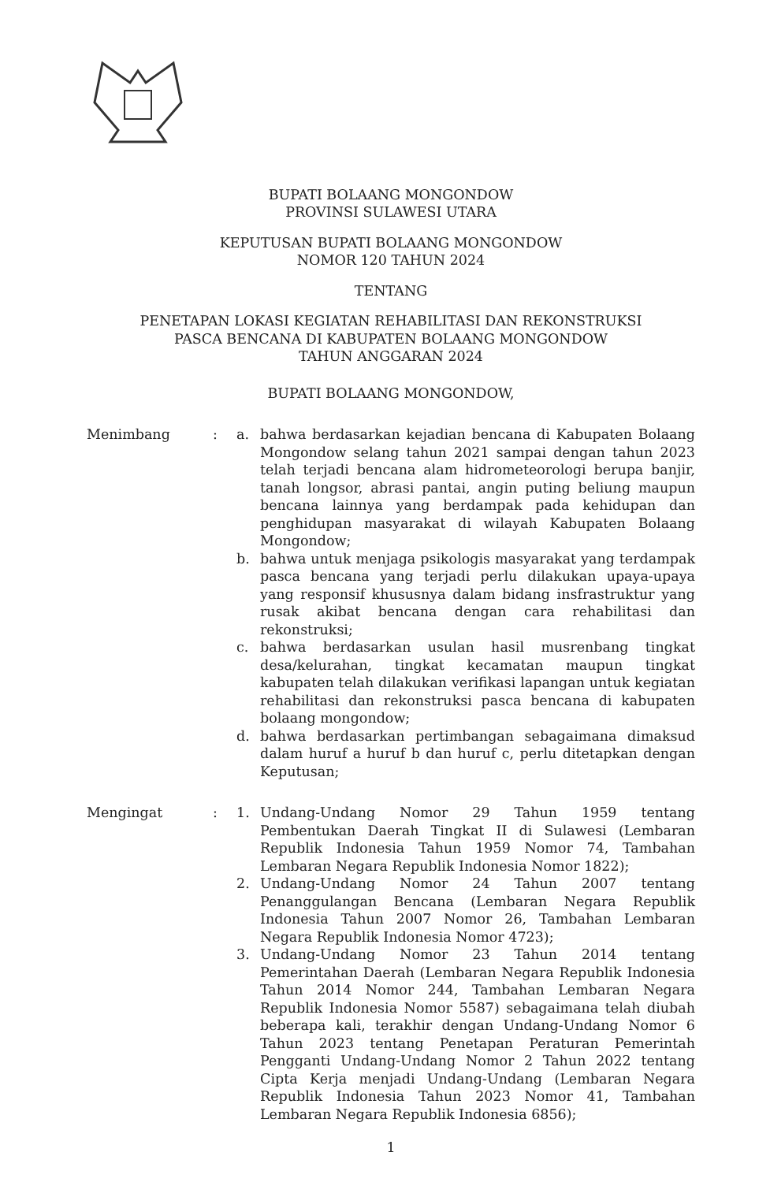BUPATI BOLAANG MONGONDOW
PROVINSI SULAWESI UTARA
KEPUTUSAN BUPATI BOLAANG MONGONDOW
NOMOR 120 TAHUN 2024
TENTANG
PENETAPAN LOKASI KEGIATAN REHABILITASI DAN REKONSTRUKSI
PASCA BENCANA DI KABUPATEN BOLAANG MONGONDOW
TAHUN ANGGARAN 2024
BUPATI BOLAANG MONGONDOW,
Menimbang
:
a.
bahwa berdasarkan kejadian bencana di Kabupaten Bolaang Mongondow selang tahun 2021 sampai dengan tahun 2023 telah terjadi bencana alam hidrometeorologi berupa banjir, tanah longsor, abrasi pantai, angin puting beliung maupun bencana lainnya yang berdampak pada kehidupan dan penghidupan masyarakat di wilayah Kabupaten Bolaang Mongondow;
b.
bahwa untuk menjaga psikologis masyarakat yang terdampak pasca bencana yang terjadi perlu dilakukan upaya-upaya yang responsif khususnya dalam bidang insfrastruktur yang rusak akibat bencana dengan cara rehabilitasi dan rekonstruksi;
c.
bahwa berdasarkan usulan hasil musrenbang tingkat desa/kelurahan, tingkat kecamatan maupun tingkat kabupaten telah dilakukan verifikasi lapangan untuk kegiatan rehabilitasi dan rekonstruksi pasca bencana di kabupaten bolaang mongondow;
d.
bahwa berdasarkan pertimbangan sebagaimana dimaksud dalam huruf a huruf b dan huruf c, perlu ditetapkan dengan Keputusan;
Mengingat
:
1.
Undang-Undang Nomor 29 Tahun 1959 tentang Pembentukan Daerah Tingkat II di Sulawesi (Lembaran Republik Indonesia Tahun 1959 Nomor 74, Tambahan Lembaran Negara Republik Indonesia Nomor 1822);
2.
Undang-Undang Nomor 24 Tahun 2007 tentang Penanggulangan Bencana (Lembaran Negara Republik Indonesia Tahun 2007 Nomor 26, Tambahan Lembaran Negara Republik Indonesia Nomor 4723);
3.
Undang-Undang Nomor 23 Tahun 2014 tentang Pemerintahan Daerah (Lembaran Negara Republik Indonesia Tahun 2014 Nomor 244, Tambahan Lembaran Negara Republik Indonesia Nomor 5587) sebagaimana telah diubah beberapa kali, terakhir dengan Undang-Undang Nomor 6 Tahun 2023 tentang Penetapan Peraturan Pemerintah Pengganti Undang-Undang Nomor 2 Tahun 2022 tentang Cipta Kerja menjadi Undang-Undang (Lembaran Negara Republik Indonesia Tahun 2023 Nomor 41, Tambahan Lembaran Negara Republik Indonesia 6856);
1